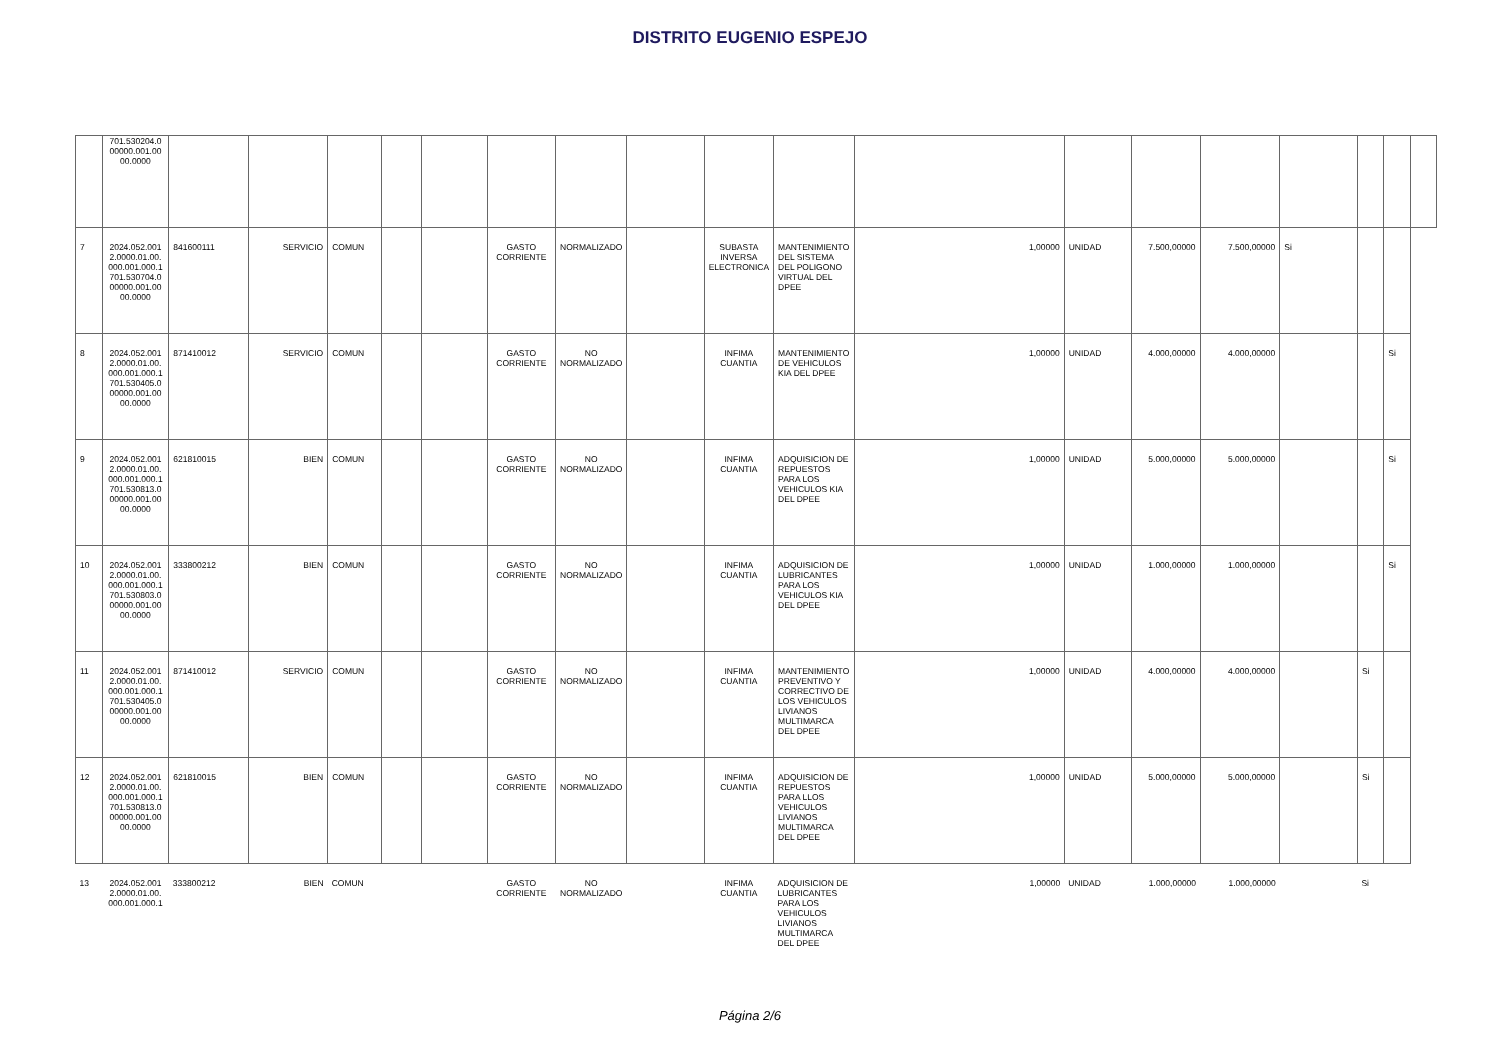DISTRITO EUGENIO ESPEJO
| | 701.530204.0 00000.001.00 00.0000 | | | | | | | | | | | | | | | | | | |
| 7 | 2024.052.001 2.0000.01.00. 000.001.000.1 701.530704.0 00000.001.00 00.0000 | 841600111 | SERVICIO | COMUN | | | GASTO CORRIENTE | NORMALIZADO | | SUBASTA INVERSA ELECTRONICA | MANTENIMIENTO DEL SISTEMA DEL POLIGONO VIRTUAL DEL DPEE | 1,00000 | UNIDAD | 7.500,00000 | 7.500,00000 | Si | | | |
| 8 | 2024.052.001 2.0000.01.00. 000.001.000.1 701.530405.0 00000.001.00 00.0000 | 871410012 | SERVICIO | COMUN | | | GASTO CORRIENTE | NO NORMALIZADO | | INFIMA CUANTIA | MANTENIMIENTO DE VEHICULOS KIA DEL DPEE | 1,00000 | UNIDAD | 4.000,00000 | 4.000,00000 | | | Si | |
| 9 | 2024.052.001 2.0000.01.00. 000.001.000.1 701.530813.0 00000.001.00 00.0000 | 621810015 | BIEN | COMUN | | | GASTO CORRIENTE | NO NORMALIZADO | | INFIMA CUANTIA | ADQUISICION DE REPUESTOS PARA LOS VEHICULOS KIA DEL DPEE | 1,00000 | UNIDAD | 5.000,00000 | 5.000,00000 | | | Si | |
| 10 | 2024.052.001 2.0000.01.00. 000.001.000.1 701.530803.0 00000.001.00 00.0000 | 333800212 | BIEN | COMUN | | | GASTO CORRIENTE | NO NORMALIZADO | | INFIMA CUANTIA | ADQUISICION DE LUBRICANTES PARA LOS VEHICULOS KIA DEL DPEE | 1,00000 | UNIDAD | 1.000,00000 | 1.000,00000 | | | Si | |
| 11 | 2024.052.001 2.0000.01.00. 000.001.000.1 701.530405.0 00000.001.00 00.0000 | 871410012 | SERVICIO | COMUN | | | GASTO CORRIENTE | NO NORMALIZADO | | INFIMA CUANTIA | MANTENIMIENTO PREVENTIVO Y CORRECTIVO DE LOS VEHICULOS LIVIANOS MULTIMARCA DEL DPEE | 1,00000 | UNIDAD | 4.000,00000 | 4.000,00000 | | Si | | |
| 12 | 2024.052.001 2.0000.01.00. 000.001.000.1 701.530813.0 00000.001.00 00.0000 | 621810015 | BIEN | COMUN | | | GASTO CORRIENTE | NO NORMALIZADO | | INFIMA CUANTIA | ADQUISICION DE REPUESTOS PARA LLOS VEHICULOS LIVIANOS MULTIMARCA DEL DPEE | 1,00000 | UNIDAD | 5.000,00000 | 5.000,00000 | | Si | | |
| 13 | 2024.052.001 2.0000.01.00. 000.001.000.1 | 333800212 | BIEN | COMUN | | | GASTO CORRIENTE | NO NORMALIZADO | | INFIMA CUANTIA | ADQUISICION DE LUBRICANTES PARA LOS VEHICULOS LIVIANOS MULTIMARCA DEL DPEE | 1,00000 | UNIDAD | 1.000,00000 | 1.000,00000 | | Si | | |
Página 2/6